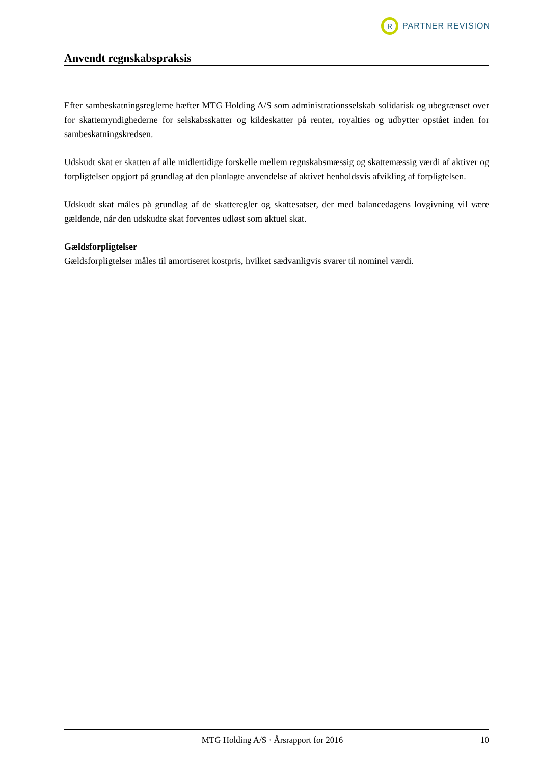R
PARTNER REVISION
Anvendt regnskabspraksis
Efter sambeskatningsreglerne hæfter MTG Holding A/S som administrationsselskab solidarisk og ube­grænset over for skattemyndighederne for selskabsskatter og kildeskatter på renter, royalties og udbytter opstået inden for sambeskatningskredsen.
Udskudt skat er skatten af alle midlertidige forskelle mellem regnskabsmæssig og skattemæssig værdi af aktiver og forpligtelser opgjort på grundlag af den planlagte anvendelse af aktivet henholdsvis afvikling af forpligtelsen.
Udskudt skat måles på grundlag af de skatteregler og skattesatser, der med balancedagens lovgivning vil være gældende, når den udskudte skat forventes udløst som aktuel skat.
Gældsforpligtelser
Gældsforpligtelser måles til amortiseret kostpris, hvilket sædvanligvis svarer til nominel værdi.
MTG Holding A/S · Årsrapport for 2016 10